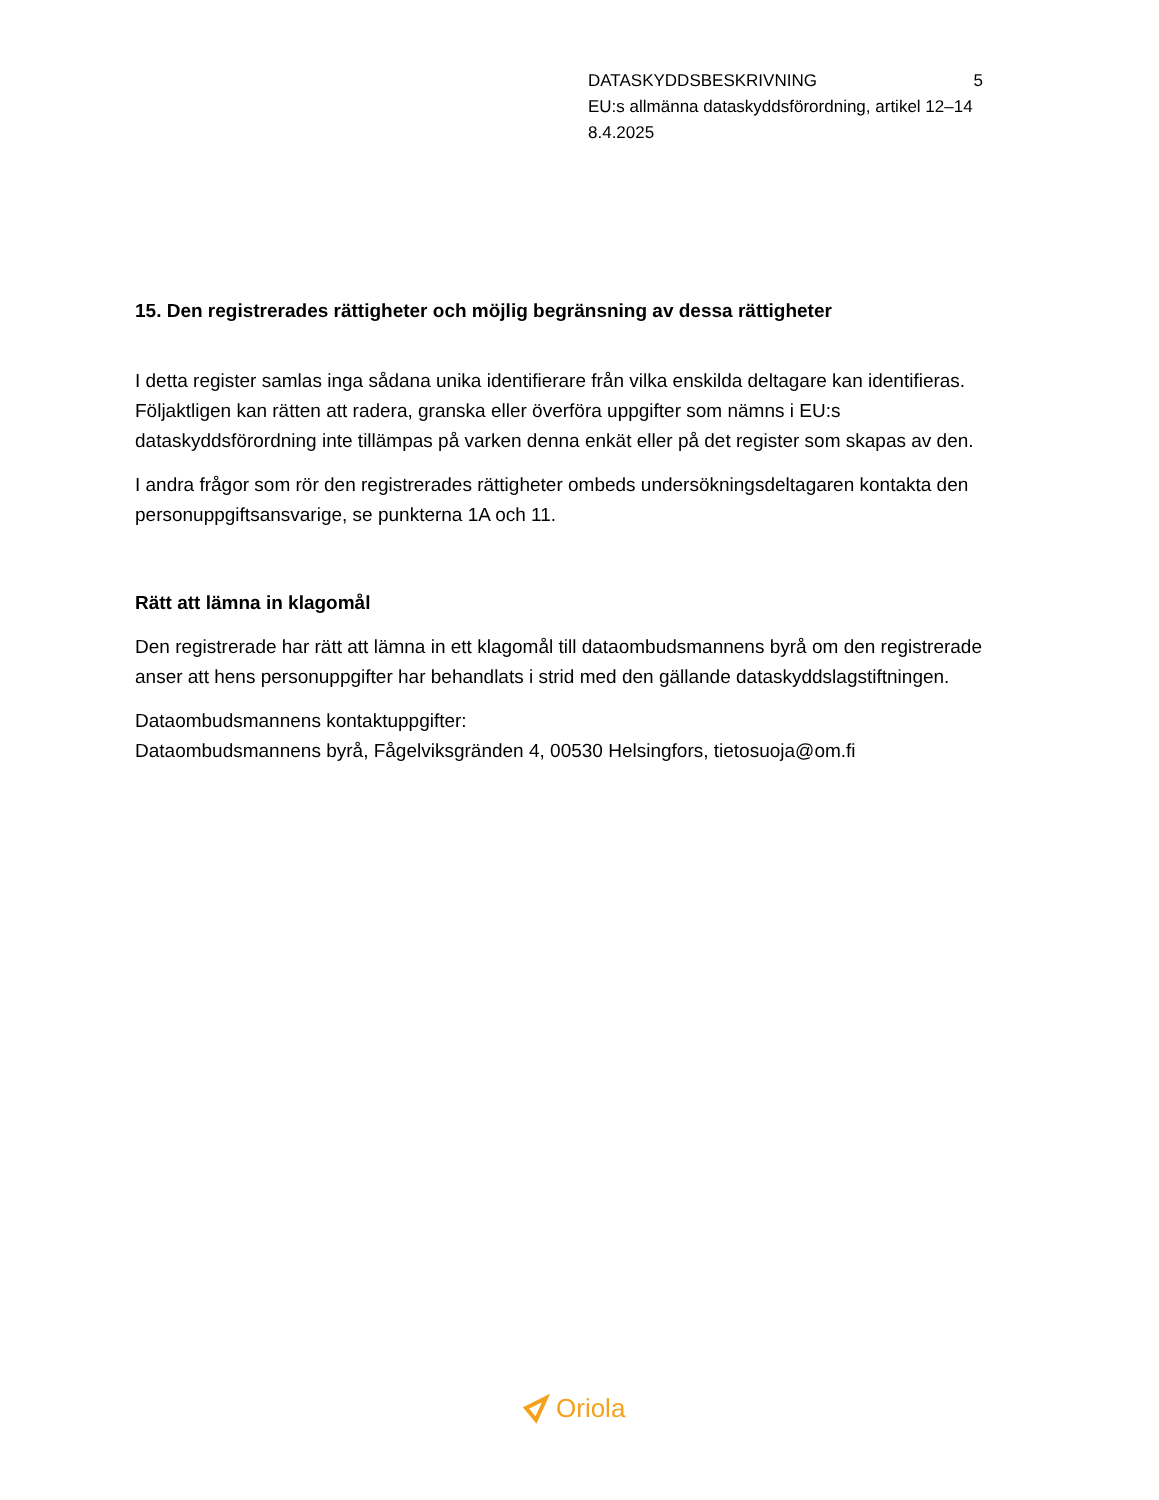DATASKYDDSBESKRIVNING 5
EU:s allmänna dataskyddsförordning, artikel 12–14
8.4.2025
15. Den registrerades rättigheter och möjlig begränsning av dessa rättigheter
I detta register samlas inga sådana unika identifierare från vilka enskilda deltagare kan identifieras. Följaktligen kan rätten att radera, granska eller överföra uppgifter som nämns i EU:s dataskyddsförordning inte tillämpas på varken denna enkät eller på det register som skapas av den.
I andra frågor som rör den registrerades rättigheter ombeds undersökningsdeltagaren kontakta den personuppgiftsansvarige, se punkterna 1A och 11.
Rätt att lämna in klagomål
Den registrerade har rätt att lämna in ett klagomål till dataombudsmannens byrå om den registrerade anser att hens personuppgifter har behandlats i strid med den gällande dataskyddslagstiftningen.
Dataombudsmannens kontaktuppgifter:
Dataombudsmannens byrå, Fågelviksgränden 4, 00530 Helsingfors, tietosuoja@om.fi
Oriola